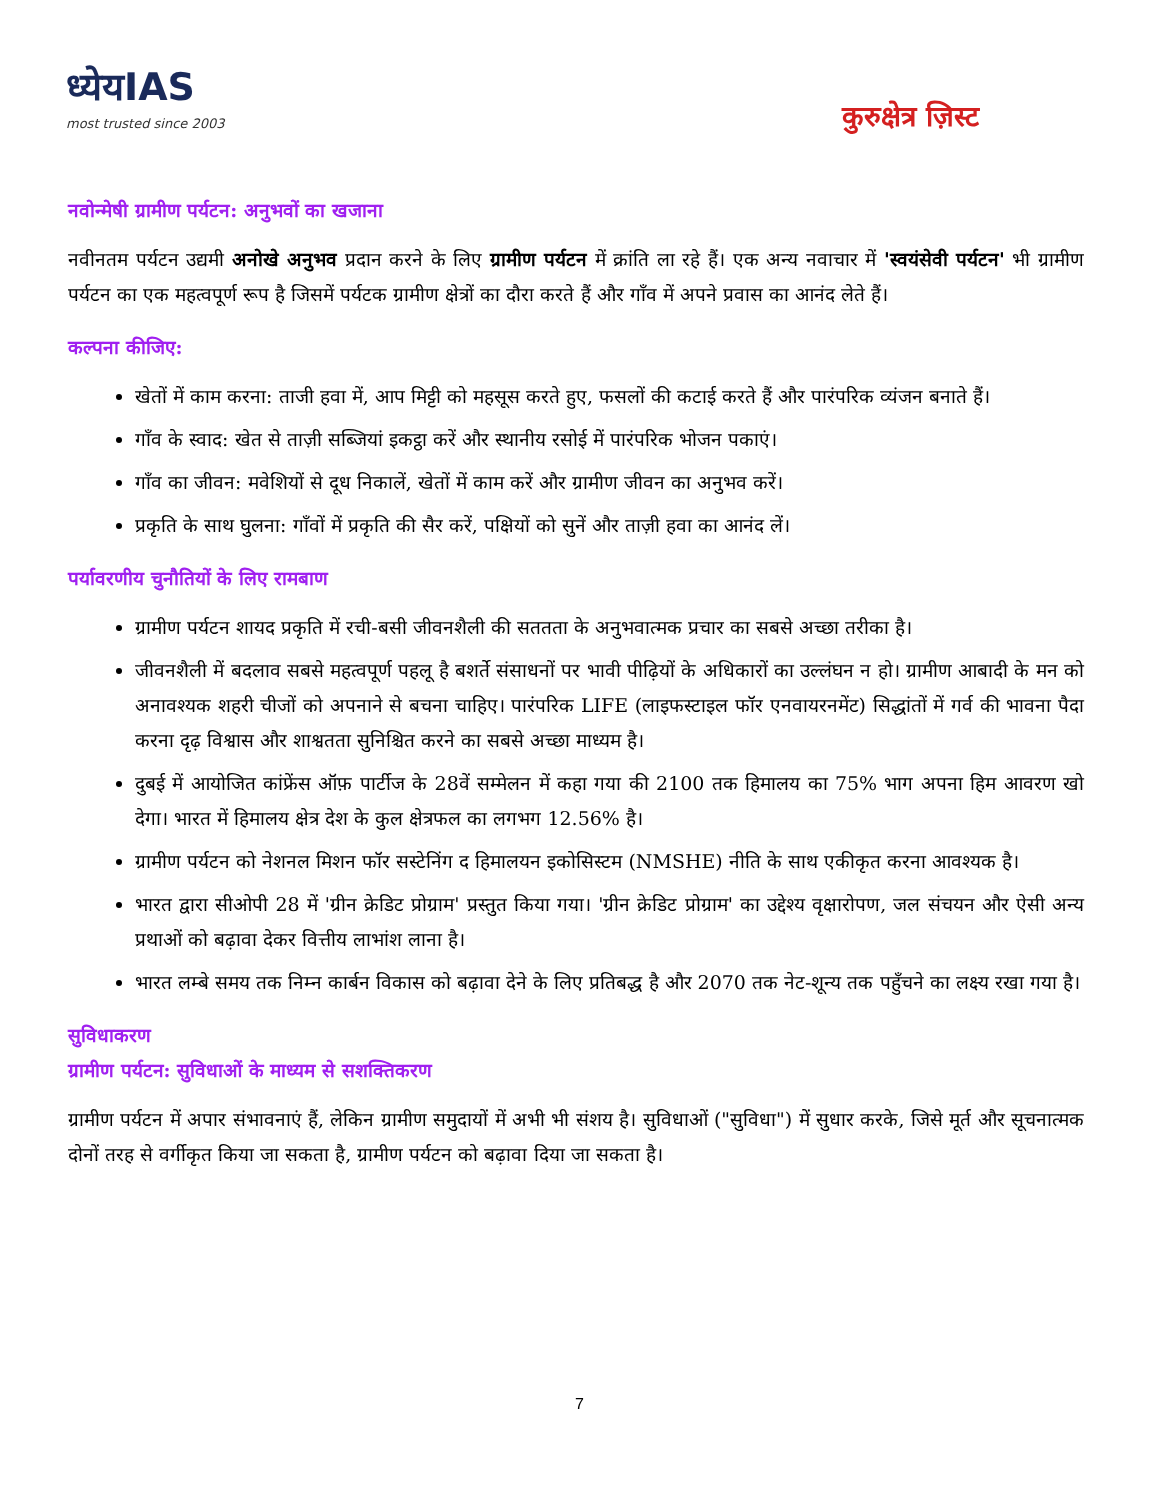ध्येयIAS
most trusted since 2003
कुरुक्षेत्र ज़िस्ट
नवोन्मेषी ग्रामीण पर्यटन: अनुभवों का खजाना
नवीनतम पर्यटन उद्यमी अनोखे अनुभव प्रदान करने के लिए ग्रामीण पर्यटन में क्रांति ला रहे हैं। एक अन्य नवाचार में 'स्वयंसेवी पर्यटन' भी ग्रामीण पर्यटन का एक महत्वपूर्ण रूप है जिसमें पर्यटक ग्रामीण क्षेत्रों का दौरा करते हैं और गाँव में अपने प्रवास का आनंद लेते हैं।
कल्पना कीजिए:
खेतों में काम करना: ताजी हवा में, आप मिट्टी को महसूस करते हुए, फसलों की कटाई करते हैं और पारंपरिक व्यंजन बनाते हैं।
गाँव के स्वाद: खेत से ताज़ी सब्जियां इकट्ठा करें और स्थानीय रसोई में पारंपरिक भोजन पकाएं।
गाँव का जीवन: मवेशियों से दूध निकालें, खेतों में काम करें और ग्रामीण जीवन का अनुभव करें।
प्रकृति के साथ घुलना: गाँवों में प्रकृति की सैर करें, पक्षियों को सुनें और ताज़ी हवा का आनंद लें।
पर्यावरणीय चुनौतियों के लिए रामबाण
ग्रामीण पर्यटन शायद प्रकृति में रची-बसी जीवनशैली की सततता के अनुभवात्मक प्रचार का सबसे अच्छा तरीका है।
जीवनशैली में बदलाव सबसे महत्वपूर्ण पहलू है बशर्ते संसाधनों पर भावी पीढ़ियों के अधिकारों का उल्लंघन न हो। ग्रामीण आबादी के मन को अनावश्यक शहरी चीजों को अपनाने से बचना चाहिए। पारंपरिक LIFE (लाइफस्टाइल फॉर एनवायरनमेंट) सिद्धांतों में गर्व की भावना पैदा करना दृढ़ विश्वास और शाश्वतता सुनिश्चित करने का सबसे अच्छा माध्यम है।
दुबई में आयोजित कांफ्रेंस ऑफ़ पार्टीज के 28वें सम्मेलन में कहा गया की 2100 तक हिमालय का 75% भाग अपना हिम आवरण खो देगा। भारत में हिमालय क्षेत्र देश के कुल क्षेत्रफल का लगभग 12.56% है।
ग्रामीण पर्यटन को नेशनल मिशन फॉर सस्टेनिंग द हिमालयन इकोसिस्टम (NMSHE) नीति के साथ एकीकृत करना आवश्यक है।
भारत द्वारा सीओपी 28 में 'ग्रीन क्रेडिट प्रोग्राम' प्रस्तुत किया गया। 'ग्रीन क्रेडिट प्रोग्राम' का उद्देश्य वृक्षारोपण, जल संचयन और ऐसी अन्य प्रथाओं को बढ़ावा देकर वित्तीय लाभांश लाना है।
भारत लम्बे समय तक निम्न कार्बन विकास को बढ़ावा देने के लिए प्रतिबद्ध है और 2070 तक नेट-शून्य तक पहुँचने का लक्ष्य रखा गया है।
सुविधाकरण
ग्रामीण पर्यटन: सुविधाओं के माध्यम से सशक्तिकरण
ग्रामीण पर्यटन में अपार संभावनाएं हैं, लेकिन ग्रामीण समुदायों में अभी भी संशय है। सुविधाओं ("सुविधा") में सुधार करके, जिसे मूर्त और सूचनात्मक दोनों तरह से वर्गीकृत किया जा सकता है, ग्रामीण पर्यटन को बढ़ावा दिया जा सकता है।
7